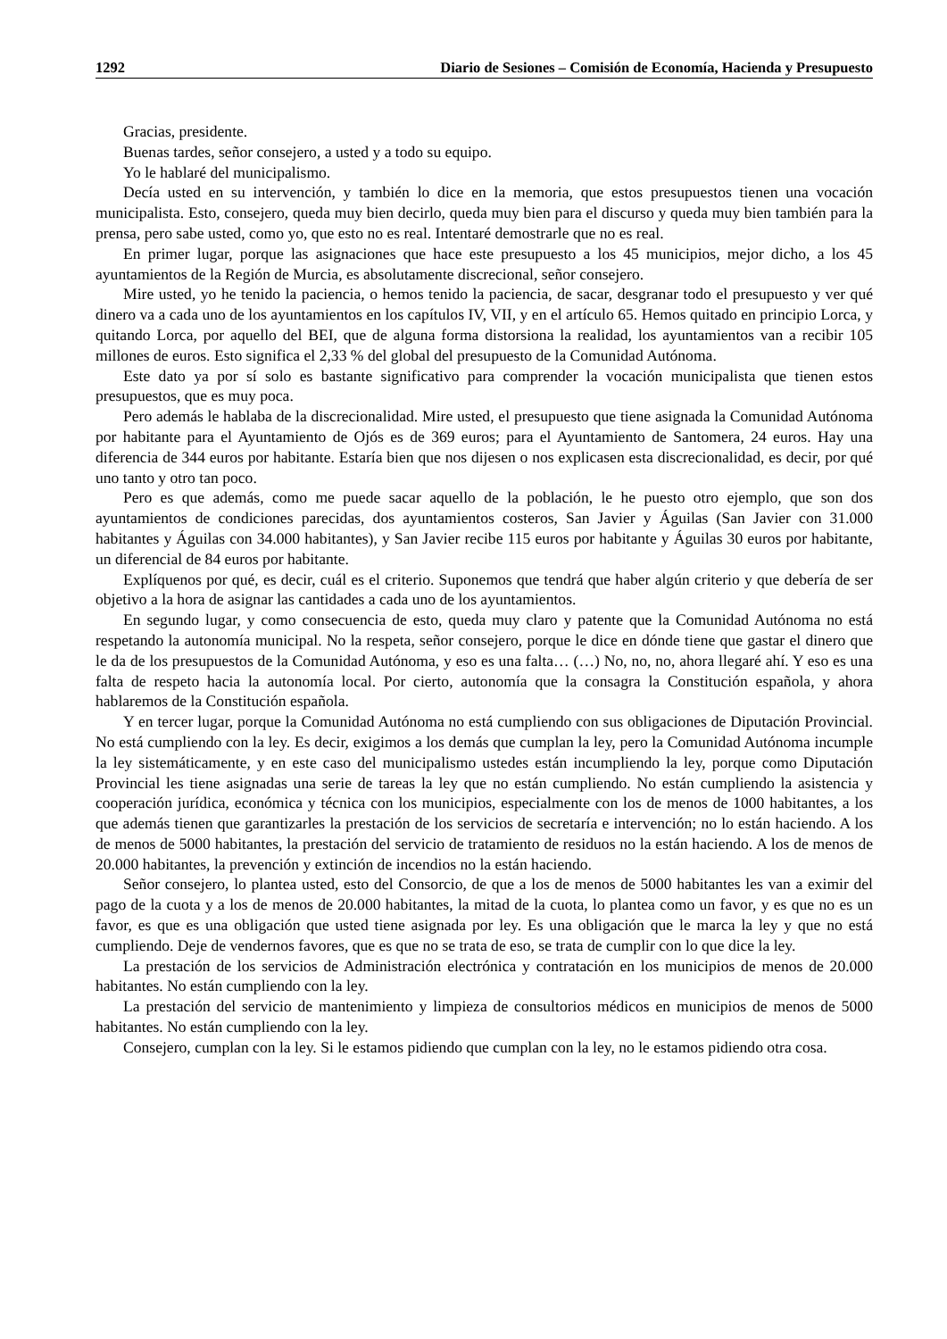1292 Diario de Sesiones – Comisión de Economía, Hacienda y Presupuesto
Gracias, presidente.
Buenas tardes, señor consejero, a usted y a todo su equipo.
Yo le hablaré del municipalismo.
Decía usted en su intervención, y también lo dice en la memoria, que estos presupuestos tienen una vocación municipalista. Esto, consejero, queda muy bien decirlo, queda muy bien para el discurso y queda muy bien también para la prensa, pero sabe usted, como yo, que esto no es real. Intentaré demostrarle que no es real.
En primer lugar, porque las asignaciones que hace este presupuesto a los 45 municipios, mejor dicho, a los 45 ayuntamientos de la Región de Murcia, es absolutamente discrecional, señor consejero.
Mire usted, yo he tenido la paciencia, o hemos tenido la paciencia, de sacar, desgranar todo el presupuesto y ver qué dinero va a cada uno de los ayuntamientos en los capítulos IV, VII, y en el artículo 65. Hemos quitado en principio Lorca, y quitando Lorca, por aquello del BEI, que de alguna forma distorsiona la realidad, los ayuntamientos van a recibir 105 millones de euros. Esto significa el 2,33 % del global del presupuesto de la Comunidad Autónoma.
Este dato ya por sí solo es bastante significativo para comprender la vocación municipalista que tienen estos presupuestos, que es muy poca.
Pero además le hablaba de la discrecionalidad. Mire usted, el presupuesto que tiene asignada la Comunidad Autónoma por habitante para el Ayuntamiento de Ojós es de 369 euros; para el Ayuntamiento de Santomera, 24 euros. Hay una diferencia de 344 euros por habitante. Estaría bien que nos dijesen o nos explicasen esta discrecionalidad, es decir, por qué uno tanto y otro tan poco.
Pero es que además, como me puede sacar aquello de la población, le he puesto otro ejemplo, que son dos ayuntamientos de condiciones parecidas, dos ayuntamientos costeros, San Javier y Águilas (San Javier con 31.000 habitantes y Águilas con 34.000 habitantes), y San Javier recibe 115 euros por habitante y Águilas 30 euros por habitante, un diferencial de 84 euros por habitante.
Explíquenos por qué, es decir, cuál es el criterio. Suponemos que tendrá que haber algún criterio y que debería de ser objetivo a la hora de asignar las cantidades a cada uno de los ayuntamientos.
En segundo lugar, y como consecuencia de esto, queda muy claro y patente que la Comunidad Autónoma no está respetando la autonomía municipal. No la respeta, señor consejero, porque le dice en dónde tiene que gastar el dinero que le da de los presupuestos de la Comunidad Autónoma, y eso es una falta… (…) No, no, no, ahora llegaré ahí. Y eso es una falta de respeto hacia la autonomía local. Por cierto, autonomía que la consagra la Constitución española, y ahora hablaremos de la Constitución española.
Y en tercer lugar, porque la Comunidad Autónoma no está cumpliendo con sus obligaciones de Diputación Provincial. No está cumpliendo con la ley. Es decir, exigimos a los demás que cumplan la ley, pero la Comunidad Autónoma incumple la ley sistemáticamente, y en este caso del municipalismo ustedes están incumpliendo la ley, porque como Diputación Provincial les tiene asignadas una serie de tareas la ley que no están cumpliendo. No están cumpliendo la asistencia y cooperación jurídica, económica y técnica con los municipios, especialmente con los de menos de 1000 habitantes, a los que además tienen que garantizarles la prestación de los servicios de secretaría e intervención; no lo están haciendo. A los de menos de 5000 habitantes, la prestación del servicio de tratamiento de residuos no la están haciendo. A los de menos de 20.000 habitantes, la prevención y extinción de incendios no la están haciendo.
Señor consejero, lo plantea usted, esto del Consorcio, de que a los de menos de 5000 habitantes les van a eximir del pago de la cuota y a los de menos de 20.000 habitantes, la mitad de la cuota, lo plantea como un favor, y es que no es un favor, es que es una obligación que usted tiene asignada por ley. Es una obligación que le marca la ley y que no está cumpliendo. Deje de vendernos favores, que es que no se trata de eso, se trata de cumplir con lo que dice la ley.
La prestación de los servicios de Administración electrónica y contratación en los municipios de menos de 20.000 habitantes. No están cumpliendo con la ley.
La prestación del servicio de mantenimiento y limpieza de consultorios médicos en municipios de menos de 5000 habitantes. No están cumpliendo con la ley.
Consejero, cumplan con la ley. Si le estamos pidiendo que cumplan con la ley, no le estamos pidiendo otra cosa.